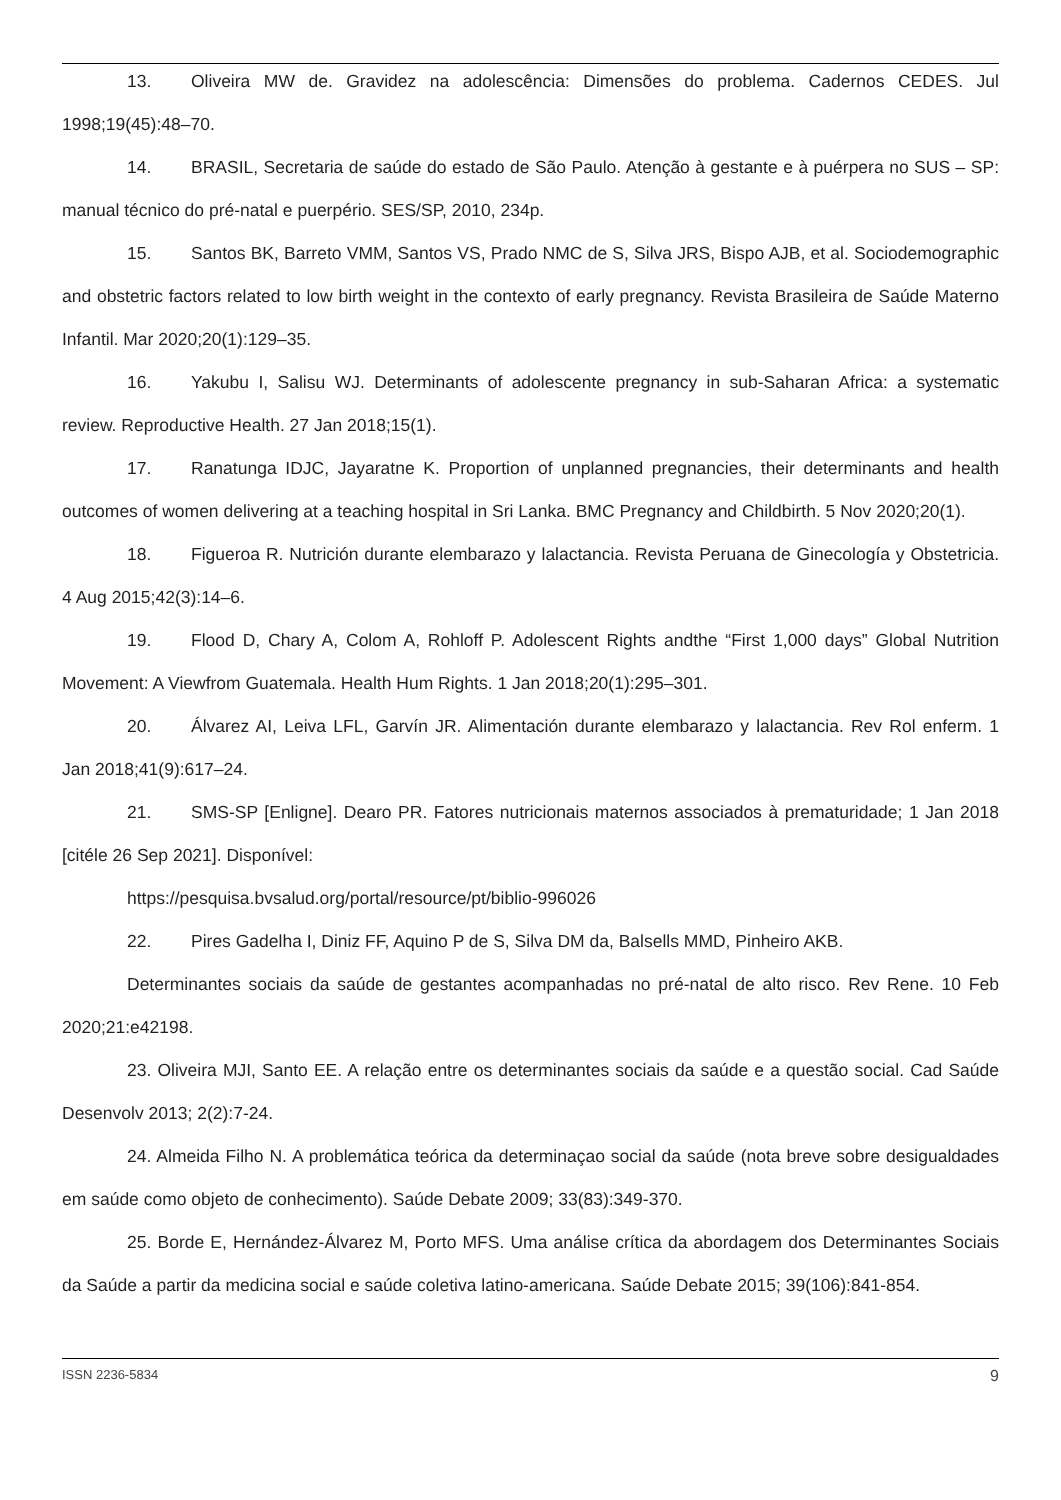13. Oliveira MW de. Gravidez na adolescência: Dimensões do problema. Cadernos CEDES. Jul 1998;19(45):48–70.
14. BRASIL, Secretaria de saúde do estado de São Paulo. Atenção à gestante e à puérpera no SUS – SP: manual técnico do pré-natal e puerpério. SES/SP, 2010, 234p.
15. Santos BK, Barreto VMM, Santos VS, Prado NMC de S, Silva JRS, Bispo AJB, et al. Sociodemographic and obstetric factors related to low birth weight in the contexto of early pregnancy. Revista Brasileira de Saúde Materno Infantil. Mar 2020;20(1):129–35.
16. Yakubu I, Salisu WJ. Determinants of adolescente pregnancy in sub-Saharan Africa: a systematic review. Reproductive Health. 27 Jan 2018;15(1).
17. Ranatunga IDJC, Jayaratne K. Proportion of unplanned pregnancies, their determinants and health outcomes of women delivering at a teaching hospital in Sri Lanka. BMC Pregnancy and Childbirth. 5 Nov 2020;20(1).
18. Figueroa R. Nutrición durante elembarazo y lalactancia. Revista Peruana de Ginecología y Obstetricia. 4 Aug 2015;42(3):14–6.
19. Flood D, Chary A, Colom A, Rohloff P. Adolescent Rights andthe “First 1,000 days” Global Nutrition Movement: A Viewfrom Guatemala. Health Hum Rights. 1 Jan 2018;20(1):295–301.
20. Álvarez AI, Leiva LFL, Garvín JR. Alimentación durante elembarazo y lalactancia. Rev Rol enferm. 1 Jan 2018;41(9):617–24.
21. SMS-SP [Enligne]. Dearo PR. Fatores nutricionais maternos associados à prematuridade; 1 Jan 2018 [citéle 26 Sep 2021]. Disponível:
https://pesquisa.bvsalud.org/portal/resource/pt/biblio-996026
22. Pires Gadelha I, Diniz FF, Aquino P de S, Silva DM da, Balsells MMD, Pinheiro AKB.
Determinantes sociais da saúde de gestantes acompanhadas no pré-natal de alto risco. Rev Rene. 10 Feb 2020;21:e42198.
23. Oliveira MJI, Santo EE. A relação entre os determinantes sociais da saúde e a questão social. Cad Saúde Desenvolv 2013; 2(2):7-24.
24. Almeida Filho N. A problemática teórica da determinaçao social da saúde (nota breve sobre desigualdades em saúde como objeto de conhecimento). Saúde Debate 2009; 33(83):349-370.
25. Borde E, Hernández-Álvarez M, Porto MFS. Uma análise crítica da abordagem dos Determinantes Sociais da Saúde a partir da medicina social e saúde coletiva latino-americana. Saúde Debate 2015; 39(106):841-854.
ISSN 2236-5834 9